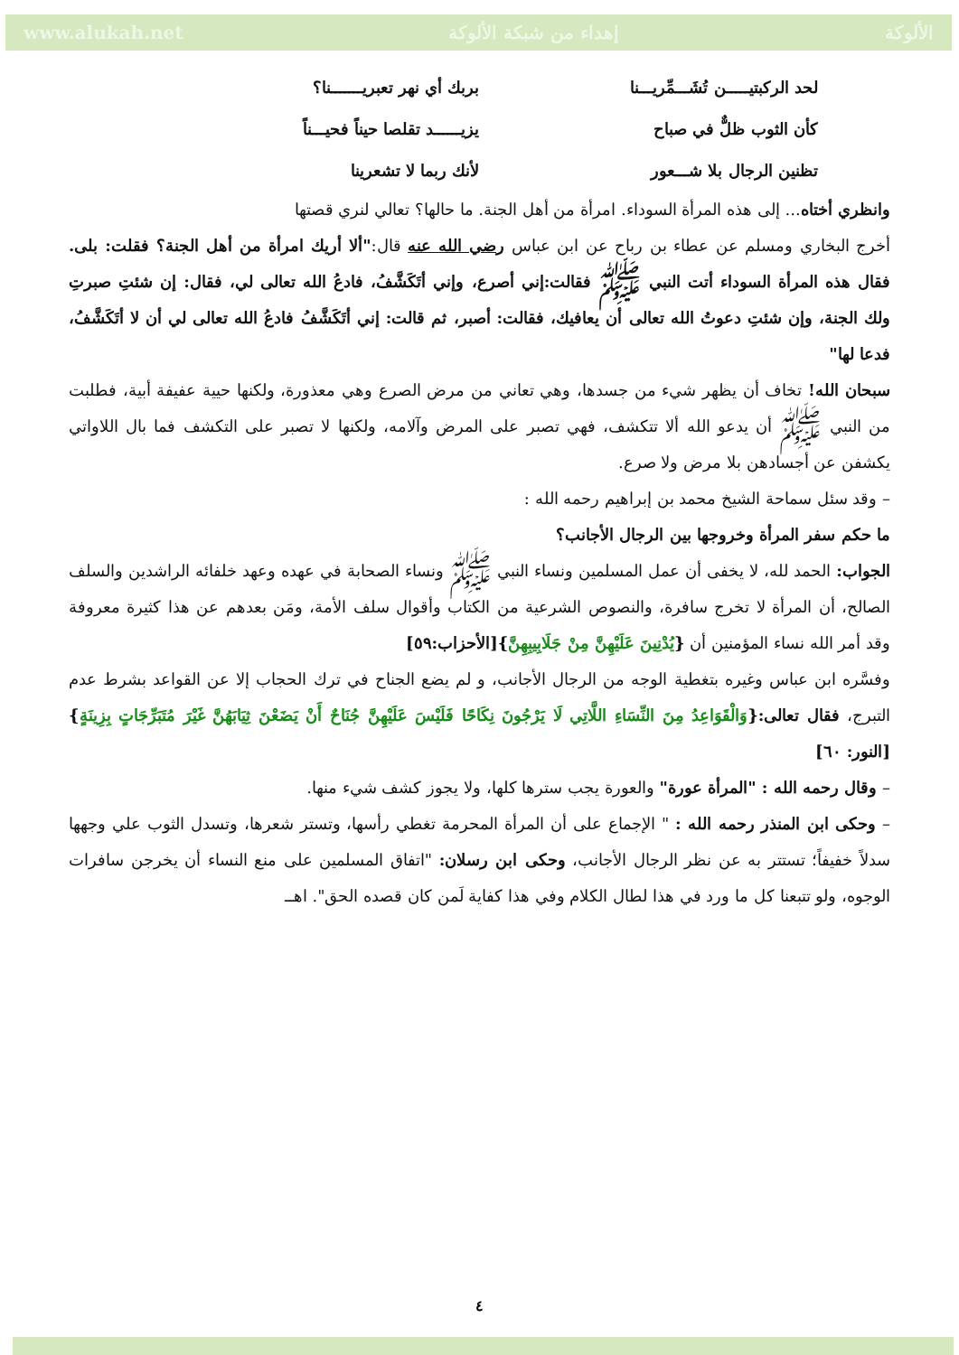www.alukah.net إهداء من شبكة الألوكة الألوكة
لحد الركبتيـــــن تُشَـــمِّريـــنا بربك أي نهر تعبريـــــــنا؟ كأن الثوب ظلٌّ في صباح يزيــــــد تقلصا حيناً فحيـــناً تظنين الرجال بلا شـــعور لأنك ربما لا تشعرينا
وانظري أختاه... إلى هذه المرأة السوداء. امرأة من أهل الجنة. ما حالها؟ تعالي لنري قصتها
أخرج البخاري ومسلم عن عطاء بن رباح عن ابن عباس رضي الله عنه قال:"ألا أريك امرأة من أهل الجنة؟ فقلت: بلى. فقال هذه المرأة السوداء أتت النبي ﷺ فقالت:إني أصرع، وإني أتَكَشَّفُ، فادعُ الله تعالى لي، فقال: إن شئتِ صبرتِ ولك الجنة، وإن شئتِ دعوتُ الله تعالى أن يعافيك، فقالت: أصبر، ثم قالت: إني أتَكَشَّفُ فادعُ الله تعالى لي أن لا أتَكَشَّفُ، فدعا لها"
سبحان الله! تخاف أن يظهر شيء من جسدها، وهي تعاني من مرض الصرع وهي معذورة، ولكنها حيية عفيفة أبية، فطلبت من النبي ﷺ أن يدعو الله ألا تتكشف، فهي تصبر على المرض وآلامه، ولكنها لا تصبر على التكشف فما بال اللاواتي يكشفن عن أجسادهن بلا مرض ولا صرع.
– وقد سئل سماحة الشيخ محمد بن إبراهيم رحمه الله :
ما حكم سفر المرأة وخروجها بين الرجال الأجانب؟
الجواب: الحمد لله، لا يخفى أن عمل المسلمين ونساء النبي ﷺ ونساء الصحابة في عهده وعهد خلفائه الراشدين والسلف الصالح، أن المرأة لا تخرج سافرة، والنصوص الشرعية من الكتاب وأقوال سلف الأمة، ومَن بعدهم عن هذا كثيرة معروفة وقد أمر الله نساء المؤمنين أن {يُدْنِينَ عَلَيْهِنَّ مِنْ جَلَابِيبِهِنَّ}[الأحزاب:٥٩]
وفسَّره ابن عباس وغيره بتغطية الوجه من الرجال الأجانب، و لم يضع الجناح في ترك الحجاب إلا عن القواعد بشرط عدم التبرج، فقال تعالى:{وَالْقَوَاعِدُ مِنَ النِّسَاءِ اللَّاتِي لَا يَرْجُونَ نِكَاحًا فَلَيْسَ عَلَيْهِنَّ جُنَاحٌ أَنْ يَضَعْنَ ثِيَابَهُنَّ غَيْرَ مُتَبَرِّجَاتٍ بِزِينَةٍ} [النور: ٦٠]
– وقال رحمه الله : "المرأة عورة" والعورة يجب سترها كلها، ولا يجوز كشف شيء منها.
– وحكى ابن المنذر رحمه الله : " الإجماع على أن المرأة المحرمة تغطي رأسها، وتستر شعرها، وتسدل الثوب علي وجهها سدلاً خفيفاً؛ تستتر به عن نظر الرجال الأجانب، وحكى ابن رسلان: "اتفاق المسلمين على منع النساء أن يخرجن سافرات الوجوه، ولو تتبعنا كل ما ورد في هذا لطال الكلام وفي هذا كفاية لَمن كان قصده الحق". اهــ
٤